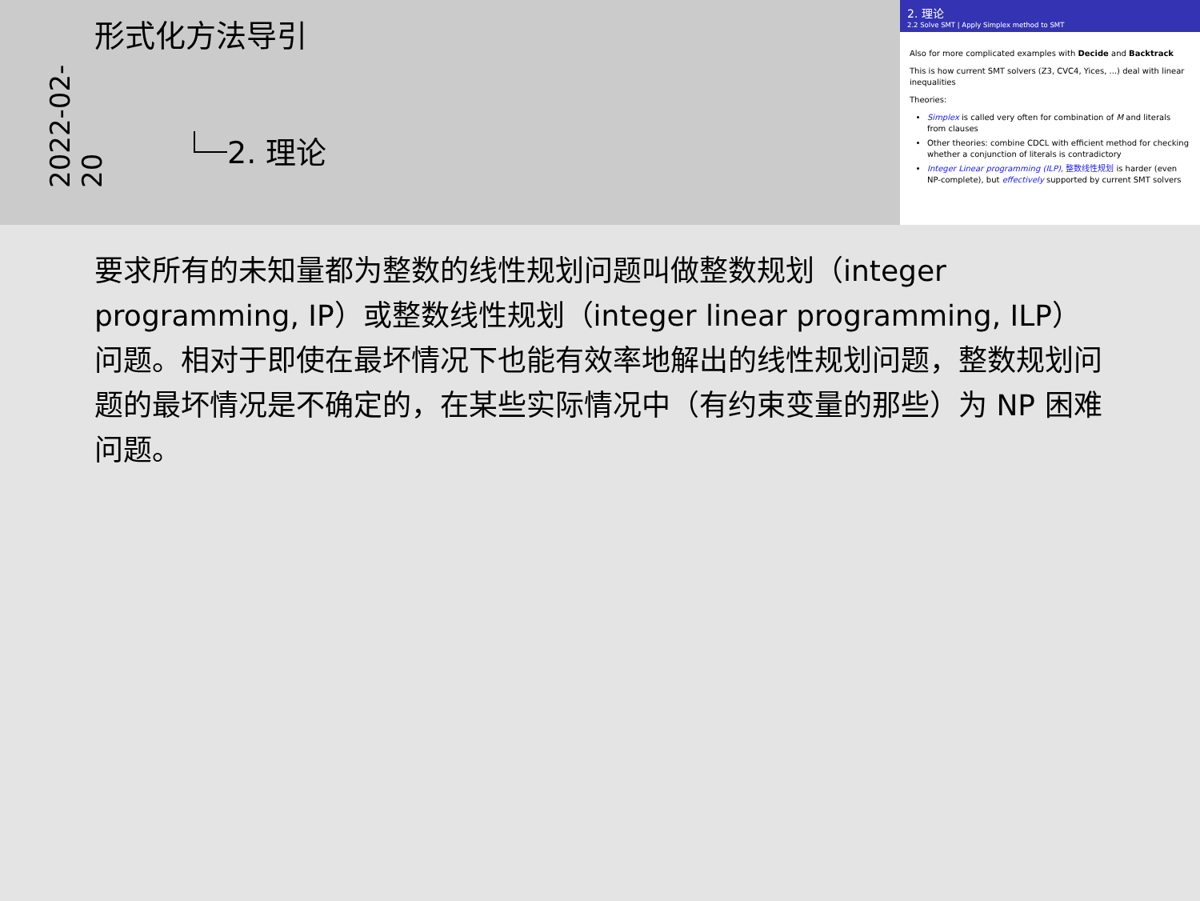2022-02-20
形式化方法导引
2. 理论
2. 理论
2.2 Solve SMT | Apply Simplex method to SMT
Also for more complicated examples with Decide and Backtrack
This is how current SMT solvers (Z3, CVC4, Yices, ...) deal with linear inequalities
Theories:
Simplex is called very often for combination of M and literals from clauses
Other theories: combine CDCL with efficient method for checking whether a conjunction of literals is contradictory
Integer Linear programming (ILP), 整数线性规划 is harder (even NP-complete), but effectively supported by current SMT solvers
要求所有的未知量都为整数的线性规划问题叫做整数规划（integer programming, IP）或整数线性规划（integer linear programming, ILP）问题。相对于即使在最坏情况下也能有效率地解出的线性规划问题，整数规划问题的最坏情况是不确定的，在某些实际情况中（有约束变量的那些）为 NP 困难问题。